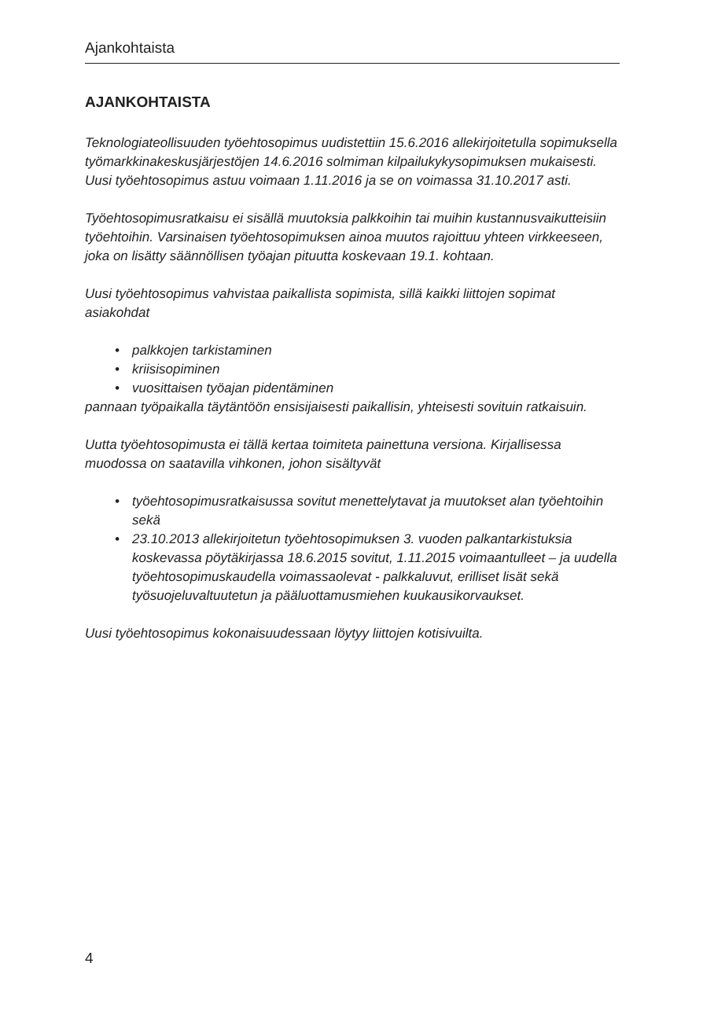Ajankohtaista
AJANKOHTAISTA
Teknologiateollisuuden työehtosopimus uudistettiin 15.6.2016 allekirjoitetulla sopimuksella työmarkkinakeskusjärjestöjen 14.6.2016 solmiman kilpailukykysopimuksen mukaisesti. Uusi työehtosopimus astuu voimaan 1.11.2016 ja se on voimassa 31.10.2017 asti.
Työehtosopimusratkaisu ei sisällä muutoksia palkkoihin tai muihin kustannusvaikutteisiin työehtoihin. Varsinaisen työehtosopimuksen ainoa muutos rajoittuu yhteen virkkeeseen, joka on lisätty säännöllisen työajan pituutta koskevaan 19.1. kohtaan.
Uusi työehtosopimus vahvistaa paikallista sopimista, sillä kaikki liittojen sopimat asiakohdat
• palkkojen tarkistaminen
• kriisisopiminen
• vuosittaisen työajan pidentäminen
pannaan työpaikalla täytäntöön ensisijaisesti paikallisin, yhteisesti sovituin ratkaisuin.
Uutta työehtosopimusta ei tällä kertaa toimiteta painettuna versiona. Kirjallisessa muodossa on saatavilla vihkonen, johon sisältyvät
• työehtosopimusratkaisussa sovitut menettelytavat ja muutokset alan työehtoihin sekä
• 23.10.2013 allekirjoitetun työehtosopimuksen 3. vuoden palkantarkistuksia koskevassa pöytäkirjassa 18.6.2015 sovitut, 1.11.2015 voimaantulleet – ja uudella työehtosopimuskaudella voimassaolevat - palkkaluvut, erilliset lisät sekä työsuojeluvaltuutetun ja pääluottamusmiehen kuukausikorvaukset.
Uusi työehtosopimus kokonaisuudessaan löytyy liittojen kotisivuilta.
4